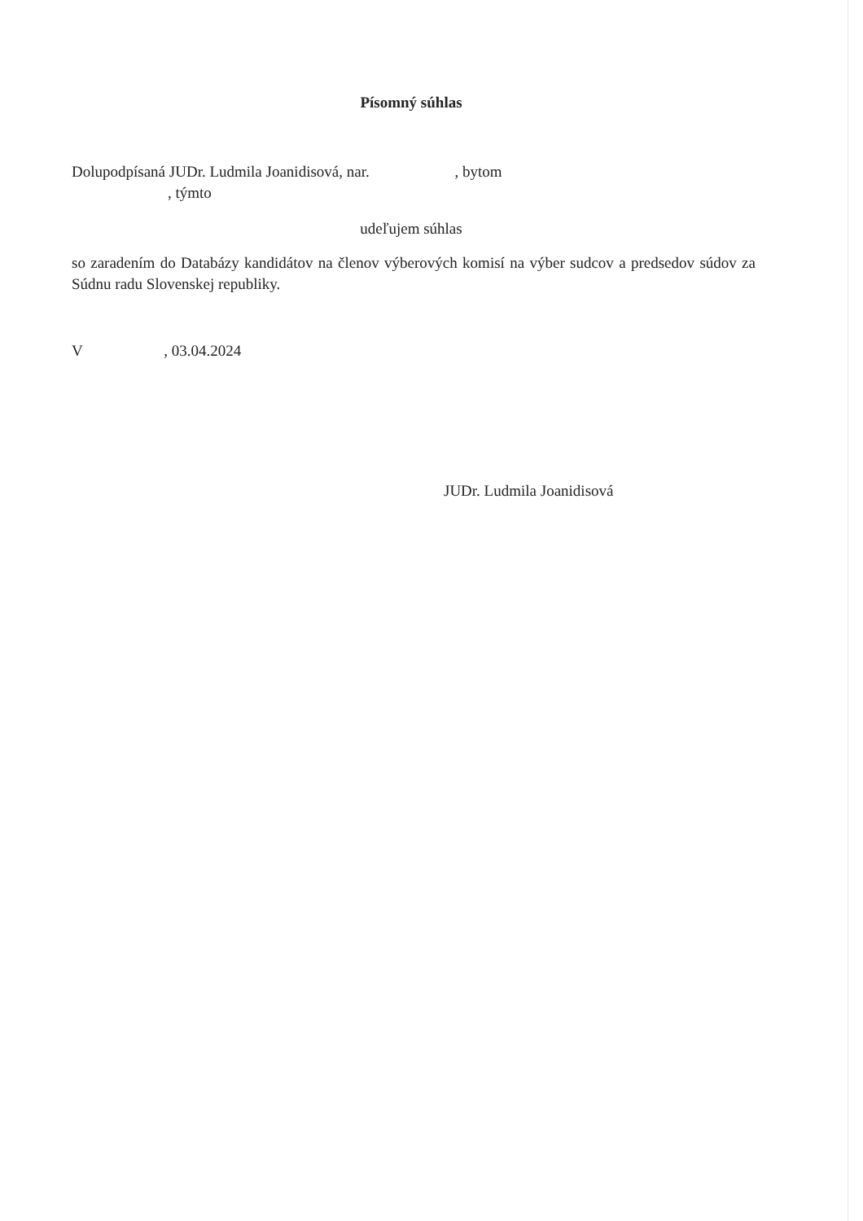Písomný súhlas
Dolupodpísaná JUDr. Ludmila Joanidisová, nar. , bytom
, týmto
udeľujem súhlas
so zaradením do Databázy kandidátov na členov výberových komisí na výber sudcov a predsedov súdov za Súdnu radu Slovenskej republiky.
V , 03.04.2024
JUDr. Ludmila Joanidisová